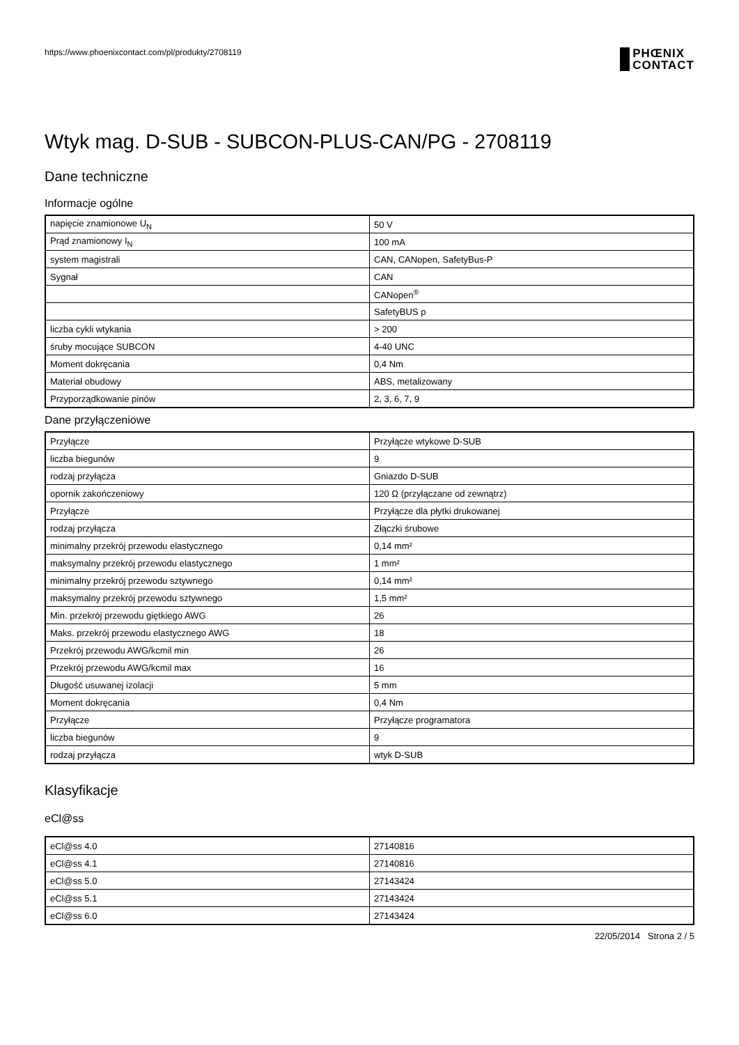https://www.phoenixcontact.com/pl/produkty/2708119
PHŒNIX
CONTACT
Wtyk mag. D-SUB - SUBCON-PLUS-CAN/PG - 2708119
Dane techniczne
Informacje ogólne
| napięcie znamionowe U<sub>N</sub> | 50 V |
| Prąd znamionowy I<sub>N</sub> | 100 mA |
| system magistrali | CAN, CANopen, SafetyBus-P |
| Sygnał | CAN |
| | CANopen<sup>®</sup> |
| | SafetyBUS p |
| liczba cykli wtykania | > 200 |
| śruby mocujące SUBCON | 4-40 UNC |
| Moment dokręcania | 0,4 Nm |
| Materiał obudowy | ABS, metalizowany |
| Przyporządkowanie pinów | 2, 3, 6, 7, 9 |
Dane przyłączeniowe
| Przyłącze | Przyłącze wtykowe D-SUB |
| liczba biegunów | 9 |
| rodzaj przyłącza | Gniazdo D-SUB |
| opornik zakończeniowy | 120 Ω (przyłączane od zewnątrz) |
| Przyłącze | Przyłącze dla płytki drukowanej |
| rodzaj przyłącza | Złączki śrubowe |
| minimalny przekrój przewodu elastycznego | 0,14 mm² |
| maksymalny przekrój przewodu elastycznego | 1 mm² |
| minimalny przekrój przewodu sztywnego | 0,14 mm² |
| maksymalny przekrój przewodu sztywnego | 1,5 mm² |
| Min. przekrój przewodu giętkiego AWG | 26 |
| Maks. przekrój przewodu elastycznego AWG | 18 |
| Przekrój przewodu AWG/kcmil min | 26 |
| Przekrój przewodu AWG/kcmil max | 16 |
| Długość usuwanej izolacji | 5 mm |
| Moment dokręcania | 0,4 Nm |
| Przyłącze | Przyłącze programatora |
| liczba biegunów | 9 |
| rodzaj przyłącza | wtyk D-SUB |
Klasyfikacje
eCl@ss
| eCl@ss 4.0 | 27140816 |
| eCl@ss 4.1 | 27140816 |
| eCl@ss 5.0 | 27143424 |
| eCl@ss 5.1 | 27143424 |
| eCl@ss 6.0 | 27143424 |
22/05/2014 Strona 2 / 5